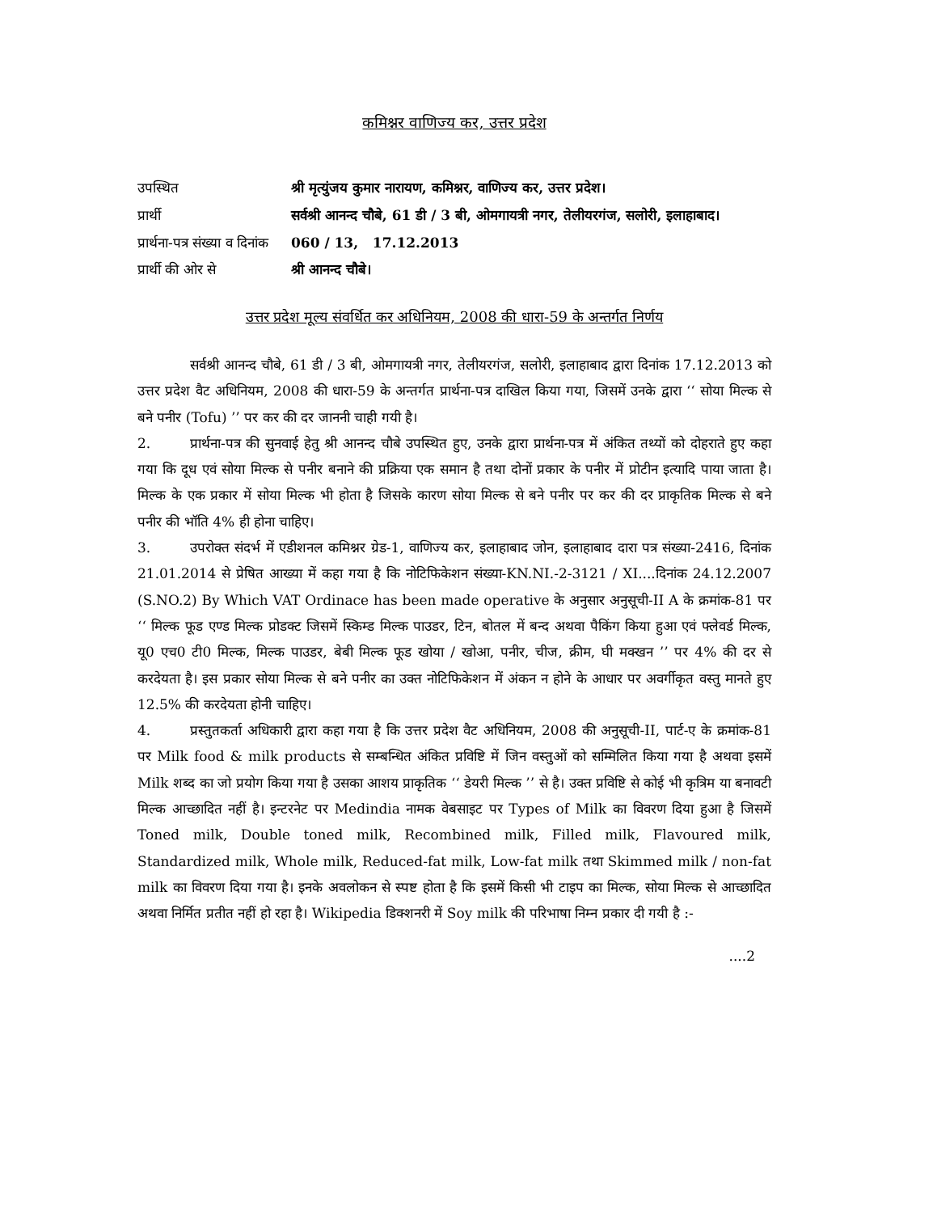कमिश्नर वाणिज्य कर, उत्तर प्रदेश
| उपस्थित | श्री मृत्युंजय कुमार नारायण, कमिश्नर, वाणिज्य कर, उत्तर प्रदेश। |
| प्रार्थी | सर्वश्री आनन्द चौबे, 61 डी / 3 बी, ओमगायत्री नगर, तेलीयरगंज, सलोरी, इलाहाबाद। |
| प्रार्थना-पत्र संख्या व दिनांक | 060 / 13, 17.12.2013 |
| प्रार्थी की ओर से | श्री आनन्द चौबे। |
उत्तर प्रदेश मूल्य संवर्धित कर अधिनियम, 2008 की धारा-59 के अन्तर्गत निर्णय
सर्वश्री आनन्द चौबे, 61 डी / 3 बी, ओमगायत्री नगर, तेलीयरगंज, सलोरी, इलाहाबाद द्वारा दिनांक 17.12.2013 को उत्तर प्रदेश वैट अधिनियम, 2008 की धारा-59 के अन्तर्गत प्रार्थना-पत्र दाखिल किया गया, जिसमें उनके द्वारा ‘‘ सोया मिल्क से बने पनीर (Tofu) ’’ पर कर की दर जाननी चाही गयी है।
2. प्रार्थना-पत्र की सुनवाई हेतु श्री आनन्द चौबे उपस्थित हुए, उनके द्वारा प्रार्थना-पत्र में अंकित तथ्यों को दोहराते हुए कहा गया कि दूध एवं सोया मिल्क से पनीर बनाने की प्रक्रिया एक समान है तथा दोनों प्रकार के पनीर में प्रोटीन इत्यादि पाया जाता है। मिल्क के एक प्रकार में सोया मिल्क भी होता है जिसके कारण सोया मिल्क से बने पनीर पर कर की दर प्राकृतिक मिल्क से बने पनीर की भॉति 4% ही होना चाहिए।
3. उपरोक्त संदर्भ में एडीशनल कमिश्नर ग्रेड-1, वाणिज्य कर, इलाहाबाद जोन, इलाहाबाद दारा पत्र संख्या-2416, दिनांक 21.01.2014 से प्रेषित आख्या में कहा गया है कि नोटिफिकेशन संख्या-KN.NI.-2-3121 / XI....दिनांक 24.12.2007 (S.NO.2) By Which VAT Ordinace has been made operative के अनुसार अनुसूची-II A के क्रमांक-81 पर ‘‘ मिल्क फूड एण्ड मिल्क प्रोडक्ट जिसमें स्किम्ड मिल्क पाउडर, टिन, बोतल में बन्द अथवा पैकिंग किया हुआ एवं फ्लेवर्ड मिल्क, यू0 एच0 टी0 मिल्क, मिल्क पाउडर, बेबी मिल्क फूड खोया / खोआ, पनीर, चीज, क्रीम, घी मक्खन ’’ पर 4% की दर से करदेयता है। इस प्रकार सोया मिल्क से बने पनीर का उक्त नोटिफिकेशन में अंकन न होने के आधार पर अवर्गीकृत वस्तु मानते हुए 12.5% की करदेयता होनी चाहिए।
4. प्रस्तुतकर्ता अधिकारी द्वारा कहा गया है कि उत्तर प्रदेश वैट अधिनियम, 2008 की अनुसूची-II, पार्ट-ए के क्रमांक-81 पर Milk food & milk products से सम्बन्धित अंकित प्रविष्टि में जिन वस्तुओं को सम्मिलित किया गया है अथवा इसमें Milk शब्द का जो प्रयोग किया गया है उसका आशय प्राकृतिक ‘‘ डेयरी मिल्क ’’ से है। उक्त प्रविष्टि से कोई भी कृत्रिम या बनावटी मिल्क आच्छादित नहीं है। इन्टरनेट पर Medindia नामक वेबसाइट पर Types of Milk का विवरण दिया हुआ है जिसमें Toned milk, Double toned milk, Recombined milk, Filled milk, Flavoured milk, Standardized milk, Whole milk, Reduced-fat milk, Low-fat milk तथा Skimmed milk / non-fat milk का विवरण दिया गया है। इनके अवलोकन से स्पष्ट होता है कि इसमें किसी भी टाइप का मिल्क, सोया मिल्क से आच्छादित अथवा निर्मित प्रतीत नहीं हो रहा है। Wikipedia डिक्शनरी में Soy milk की परिभाषा निम्न प्रकार दी गयी है :-
....2